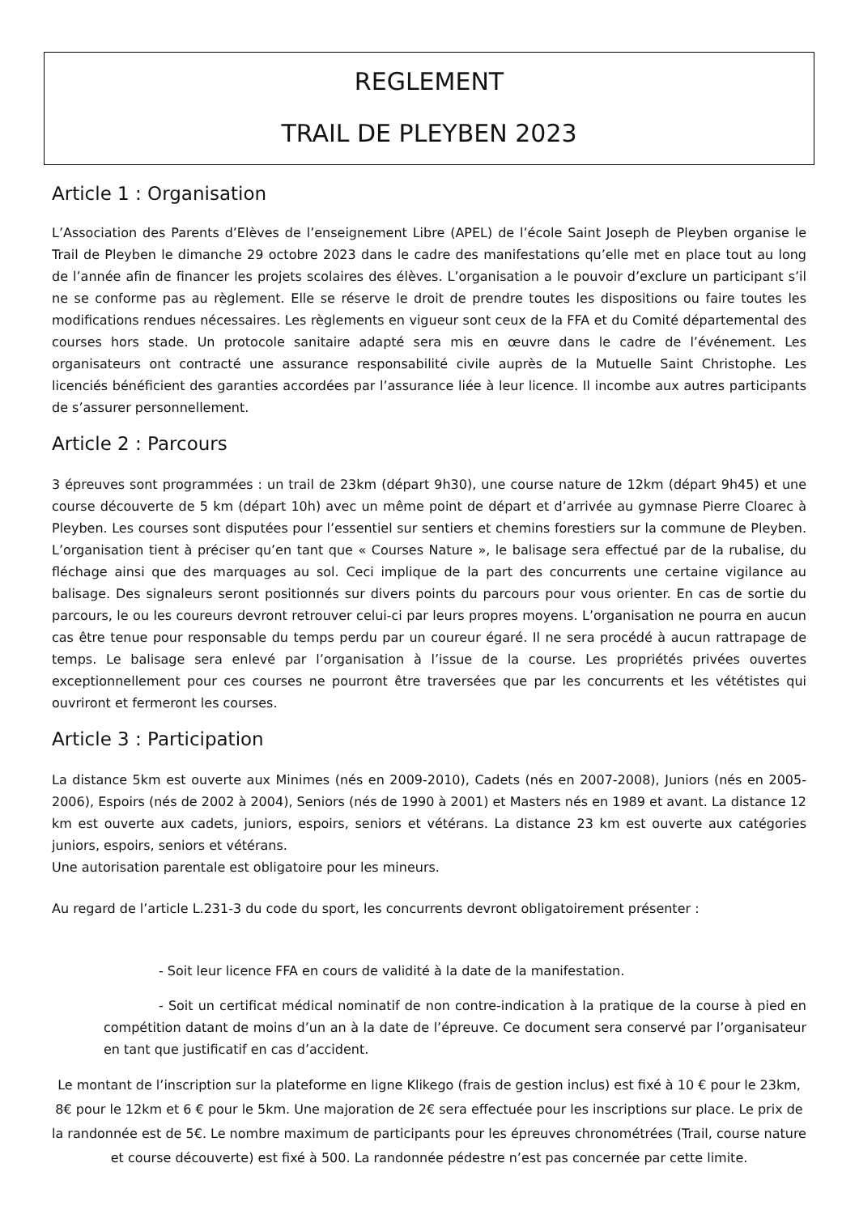REGLEMENT
TRAIL DE PLEYBEN 2023
Article 1 : Organisation
L’Association des Parents d’Elèves de l’enseignement Libre (APEL) de l’école Saint Joseph de Pleyben organise le Trail de Pleyben le dimanche 29 octobre 2023 dans le cadre des manifestations qu’elle met en place tout au long de l’année afin de financer les projets scolaires des élèves. L’organisation a le pouvoir d’exclure un participant s’il ne se conforme pas au règlement. Elle se réserve le droit de prendre toutes les dispositions ou faire toutes les modifications rendues nécessaires. Les règlements en vigueur sont ceux de la FFA et du Comité départemental des courses hors stade. Un protocole sanitaire adapté sera mis en œuvre dans le cadre de l’événement. Les organisateurs ont contracté une assurance responsabilité civile auprès de la Mutuelle Saint Christophe. Les licenciés bénéficient des garanties accordées par l’assurance liée à leur licence. Il incombe aux autres participants de s’assurer personnellement.
Article 2 : Parcours
3 épreuves sont programmées : un trail de 23km (départ 9h30), une course nature de 12km (départ 9h45) et une course découverte de 5 km (départ 10h) avec un même point de départ et d’arrivée au gymnase Pierre Cloarec à Pleyben. Les courses sont disputées pour l’essentiel sur sentiers et chemins forestiers sur la commune de Pleyben. L’organisation tient à préciser qu’en tant que « Courses Nature », le balisage sera effectué par de la rubalise, du fléchage ainsi que des marquages au sol. Ceci implique de la part des concurrents une certaine vigilance au balisage. Des signaleurs seront positionnés sur divers points du parcours pour vous orienter. En cas de sortie du parcours, le ou les coureurs devront retrouver celui-ci par leurs propres moyens. L’organisation ne pourra en aucun cas être tenue pour responsable du temps perdu par un coureur égaré. Il ne sera procédé à aucun rattrapage de temps. Le balisage sera enlevé par l’organisation à l’issue de la course. Les propriétés privées ouvertes exceptionnellement pour ces courses ne pourront être traversées que par les concurrents et les vététistes qui ouvriront et fermeront les courses.
Article 3 : Participation
La distance 5km est ouverte aux Minimes (nés en 2009-2010), Cadets (nés en 2007-2008), Juniors (nés en 2005-2006), Espoirs (nés de 2002 à 2004), Seniors (nés de 1990 à 2001) et Masters nés en 1989 et avant. La distance 12 km est ouverte aux cadets, juniors, espoirs, seniors et vétérans. La distance 23 km est ouverte aux catégories juniors, espoirs, seniors et vétérans.
Une autorisation parentale est obligatoire pour les mineurs.
Au regard de l’article L.231-3 du code du sport, les concurrents devront obligatoirement présenter :
- Soit leur licence FFA en cours de validité à la date de la manifestation.
- Soit un certificat médical nominatif de non contre-indication à la pratique de la course à pied en compétition datant de moins d’un an à la date de l’épreuve. Ce document sera conservé par l’organisateur en tant que justificatif en cas d’accident.
Le montant de l’inscription sur la plateforme en ligne Klikego (frais de gestion inclus) est fixé à 10 € pour le 23km, 8€ pour le 12km et 6 € pour le 5km. Une majoration de 2€ sera effectuée pour les inscriptions sur place. Le prix de la randonnée est de 5€. Le nombre maximum de participants pour les épreuves chronométrées (Trail, course nature et course découverte) est fixé à 500. La randonnée pédestre n’est pas concernée par cette limite.